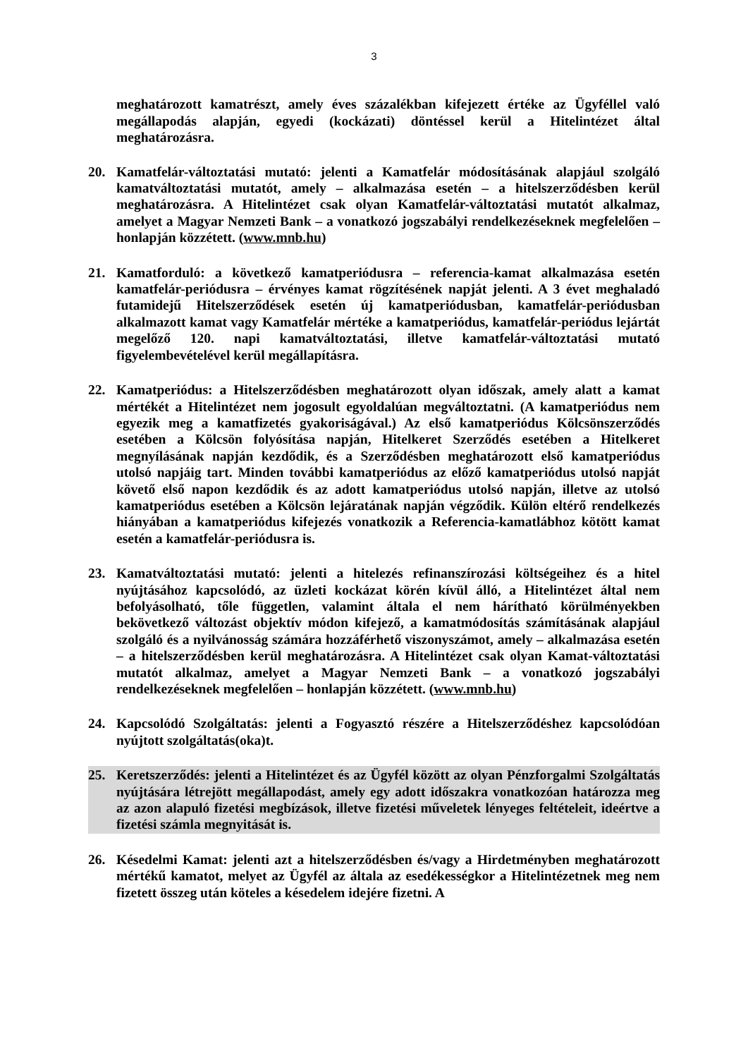3
meghatározott kamatrészt, amely éves százalékban kifejezett értéke az Ügyféllel való megállapodás alapján, egyedi (kockázati) döntéssel kerül a Hitelintézet által meghatározásra.
20. Kamatfelár-változtatási mutató: jelenti a Kamatfelár módosításának alapjául szolgáló kamatváltoztatási mutatót, amely – alkalmazása esetén – a hitelszerződésben kerül meghatározásra. A Hitelintézet csak olyan Kamatfelár-változtatási mutatót alkalmaz, amelyet a Magyar Nemzeti Bank – a vonatkozó jogszabályi rendelkezéseknek megfelelően – honlapján közzétett. (www.mnb.hu)
21. Kamatforduló: a következő kamatperiódusra – referencia-kamat alkalmazása esetén kamatfelár-periódusra – érvényes kamat rögzítésének napját jelenti. A 3 évet meghaladó futamidejű Hitelszerződések esetén új kamatperiódusban, kamatfelár-periódusban alkalmazott kamat vagy Kamatfelár mértéke a kamatperiódus, kamatfelár-periódus lejártát megelőző 120. napi kamatváltoztatási, illetve kamatfelár-változtatási mutató figyelembevételével kerül megállapításra.
22. Kamatperiódus: a Hitelszerződésben meghatározott olyan időszak, amely alatt a kamat mértékét a Hitelintézet nem jogosult egyoldalúan megváltoztatni. (A kamatperiódus nem egyezik meg a kamatfizetés gyakoriságával.) Az első kamatperiódus Kölcsönszerződés esetében a Kölcsön folyósítása napján, Hitelkeret Szerződés esetében a Hitelkeret megnyílásának napján kezdődik, és a Szerződésben meghatározott első kamatperiódus utolsó napjáig tart. Minden további kamatperiódus az előző kamatperiódus utolsó napját követő első napon kezdődik és az adott kamatperiódus utolsó napján, illetve az utolsó kamatperiódus esetében a Kölcsön lejáratának napján végződik. Külön eltérő rendelkezés hiányában a kamatperiódus kifejezés vonatkozik a Referencia-kamatlábhoz kötött kamat esetén a kamatfelár-periódusra is.
23. Kamatváltoztatási mutató: jelenti a hitelezés refinanszírozási költségeihez és a hitel nyújtásához kapcsolódó, az üzleti kockázat körén kívül álló, a Hitelintézet által nem befolyásolható, tőle független, valamint általa el nem hárítható körülményekben bekövetkező változást objektív módon kifejező, a kamatmódosítás számításának alapjául szolgáló és a nyilvánosság számára hozzáférhető viszonyszámot, amely – alkalmazása esetén – a hitelszerződésben kerül meghatározásra. A Hitelintézet csak olyan Kamat-változtatási mutatót alkalmaz, amelyet a Magyar Nemzeti Bank – a vonatkozó jogszabályi rendelkezéseknek megfelelően – honlapján közzétett. (www.mnb.hu)
24. Kapcsolódó Szolgáltatás: jelenti a Fogyasztó részére a Hitelszerződéshez kapcsolódóan nyújtott szolgáltatás(oka)t.
25. Keretszerződés: jelenti a Hitelintézet és az Ügyfél között az olyan Pénzforgalmi Szolgáltatás nyújtására létrejött megállapodást, amely egy adott időszakra vonatkozóan határozza meg az azon alapuló fizetési megbízások, illetve fizetési műveletek lényeges feltételeit, ideértve a fizetési számla megnyitását is.
26. Késedelmi Kamat: jelenti azt a hitelszerződésben és/vagy a Hirdetményben meghatározott mértékű kamatot, melyet az Ügyfél az általa az esedékességkor a Hitelintézetnek meg nem fizetett összeg után köteles a késedelem idejére fizetni. A